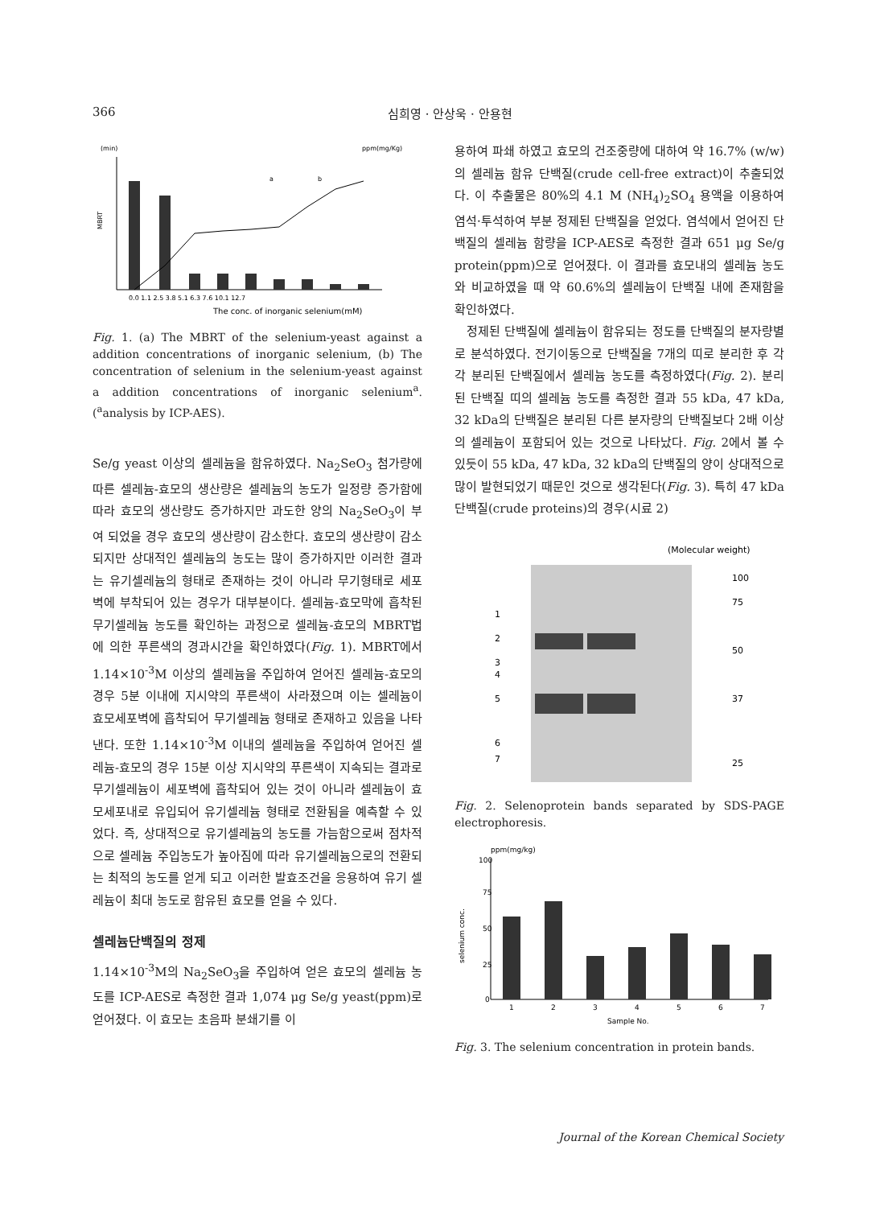366 심희영 · 안상욱 · 안용현
(min)
ppm(mg/Kg)
MBRT
The conc. of inorganic selenium(mM)
a
b
0.0 1.1 2.5 3.8 5.1 6.3 7.6 10.1 12.7
Fig. 1. (a) The MBRT of the selenium-yeast against a addition concentrations of inorganic selenium, (b) The concentration of selenium in the selenium-yeast against a addition concentrations of inorganic selenium<sup>a</sup>. (<sup>a</sup>analysis by ICP-AES).
Se/g yeast 이상의 셀레늄을 함유하였다. Na<sub>2</sub>SeO<sub>3</sub> 첨가량에 따른 셀레늄-효모의 생산량은 셀레늄의 농도가 일정량 증가함에 따라 효모의 생산량도 증가하지만 과도한 양의 Na<sub>2</sub>SeO<sub>3</sub>이 부여 되었을 경우 효모의 생산량이 감소한다. 효모의 생산량이 감소되지만 상대적인 셀레늄의 농도는 많이 증가하지만 이러한 결과는 유기셀레늄의 형태로 존재하는 것이 아니라 무기형태로 세포벽에 부착되어 있는 경우가 대부분이다. 셀레늄-효모막에 흡착된 무기셀레늄 농도를 확인하는 과정으로 셀레늄-효모의 MBRT법에 의한 푸른색의 경과시간을 확인하였다(Fig. 1). MBRT에서 1.14×10<sup>-3</sup>M 이상의 셀레늄을 주입하여 얻어진 셀레늄-효모의 경우 5분 이내에 지시약의 푸른색이 사라졌으며 이는 셀레늄이 효모세포벽에 흡착되어 무기셀레늄 형태로 존재하고 있음을 나타낸다. 또한 1.14×10<sup>-3</sup>M 이내의 셀레늄을 주입하여 얻어진 셀레늄-효모의 경우 15분 이상 지시약의 푸른색이 지속되는 결과로 무기셀레늄이 세포벽에 흡착되어 있는 것이 아니라 셀레늄이 효모세포내로 유입되어 유기셀레늄 형태로 전환됨을 예측할 수 있었다. 즉, 상대적으로 유기셀레늄의 농도를 가늠함으로써 점차적으로 셀레늄 주입농도가 높아짐에 따라 유기셀레늄으로의 전환되는 최적의 농도를 얻게 되고 이러한 발효조건을 응용하여 유기 셀레늄이 최대 농도로 함유된 효모를 얻을 수 있다.
셀레늄단백질의 정제
1.14×10<sup>-3</sup>M의 Na<sub>2</sub>SeO<sub>3</sub>을 주입하여 얻은 효모의 셀레늄 농도를 ICP-AES로 측정한 결과 1,074 μg Se/g yeast(ppm)로 얻어졌다. 이 효모는 초음파 분쇄기를 이
용하여 파쇄 하였고 효모의 건조중량에 대하여 약 16.7% (w/w)의 셀레늄 함유 단백질(crude cell-free extract)이 추출되었다. 이 추출물은 80%의 4.1 M (NH<sub>4</sub>)<sub>2</sub>SO<sub>4</sub> 용액을 이용하여 염석·투석하여 부분 정제된 단백질을 얻었다. 염석에서 얻어진 단백질의 셀레늄 함량을 ICP-AES로 측정한 결과 651 μg Se/g protein(ppm)으로 얻어졌다. 이 결과를 효모내의 셀레늄 농도와 비교하였을 때 약 60.6%의 셀레늄이 단백질 내에 존재함을 확인하였다.
정제된 단백질에 셀레늄이 함유되는 정도를 단백질의 분자량별로 분석하였다. 전기이동으로 단백질을 7개의 띠로 분리한 후 각각 분리된 단백질에서 셀레늄 농도를 측정하였다(Fig. 2). 분리된 단백질 띠의 셀레늄 농도를 측정한 결과 55 kDa, 47 kDa, 32 kDa의 단백질은 분리된 다른 분자량의 단백질보다 2배 이상의 셀레늄이 포함되어 있는 것으로 나타났다. Fig. 2에서 볼 수 있듯이 55 kDa, 47 kDa, 32 kDa의 단백질의 양이 상대적으로 많이 발현되었기 때문인 것으로 생각된다(Fig. 3). 특히 47 kDa 단백질(crude proteins)의 경우(시료 2)
(Molecular weight)
1
2
3
4
5
6
7
100
75
50
37
25
Fig. 2. Selenoprotein bands separated by SDS-PAGE electrophoresis.
ppm(mg/kg)
selenium conc.
100
75
50
25
0
1
2
3
4
5
6
7
Sample No.
Fig. 3. The selenium concentration in protein bands.
Journal of the Korean Chemical Society